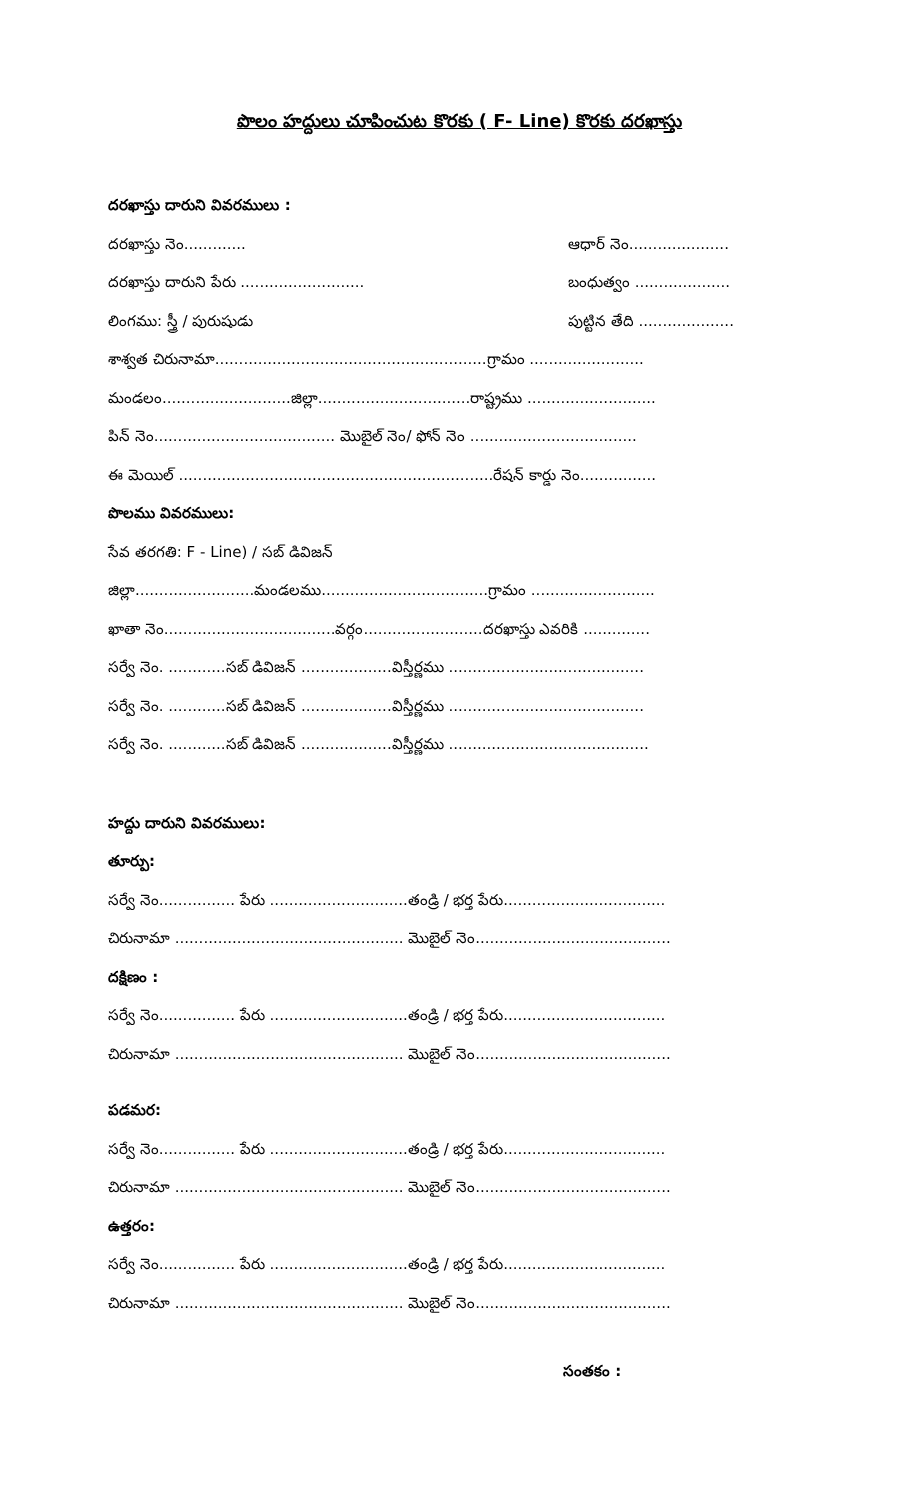పొలం హద్దులు చూపించుట కొరకు ( F- Line) కొరకు దరఖాస్తు
దరఖాస్తు దారుని వివరములు :
దరఖాస్తు నెం............. ఆధార్ నెం.....................
దరఖాస్తు దారుని పేరు .......................... బంధుత్వం ....................
లింగము: స్త్రీ / పురుషుడు పుట్టిన తేది ....................
శాశ్వత చిరునామా.........................................................గ్రామం ........................
మండలం...........................జిల్లా................................రాష్ట్రము ...........................
పిన్ నెం...................................... మొబైల్ నెం/ ఫోన్ నెం ...................................
ఈ మెయిల్ ..................................................................రేషన్ కార్డు నెం................
పొలము వివరములు:
సేవ తరగతి: F - Line) / సబ్ డివిజన్
జిల్లా.........................మండలము...................................గ్రామం ..........................
ఖాతా నెం....................................వర్గం.........................దరఖాస్తు ఎవరికి ..............
సర్వే నెం. ............సబ్ డివిజన్ ...................విస్తీర్ణము .........................................
సర్వే నెం. ............సబ్ డివిజన్ ...................విస్తీర్ణము .........................................
సర్వే నెం. ............సబ్ డివిజన్ ...................విస్తీర్ణము ..........................................
హద్దు దారుని వివరములు:
తూర్పు:
సర్వే నెం................ పేరు .............................తండ్రి / భర్త పేరు..................................
చిరునామా ................................................ మొబైల్ నెం.........................................
దక్షిణం :
సర్వే నెం................ పేరు .............................తండ్రి / భర్త పేరు..................................
చిరునామా ................................................ మొబైల్ నెం.........................................
పడమర:
సర్వే నెం................ పేరు .............................తండ్రి / భర్త పేరు..................................
చిరునామా ................................................ మొబైల్ నెం.........................................
ఉత్తరం:
సర్వే నెం................ పేరు .............................తండ్రి / భర్త పేరు..................................
చిరునామా ................................................ మొబైల్ నెం.........................................
సంతకం :